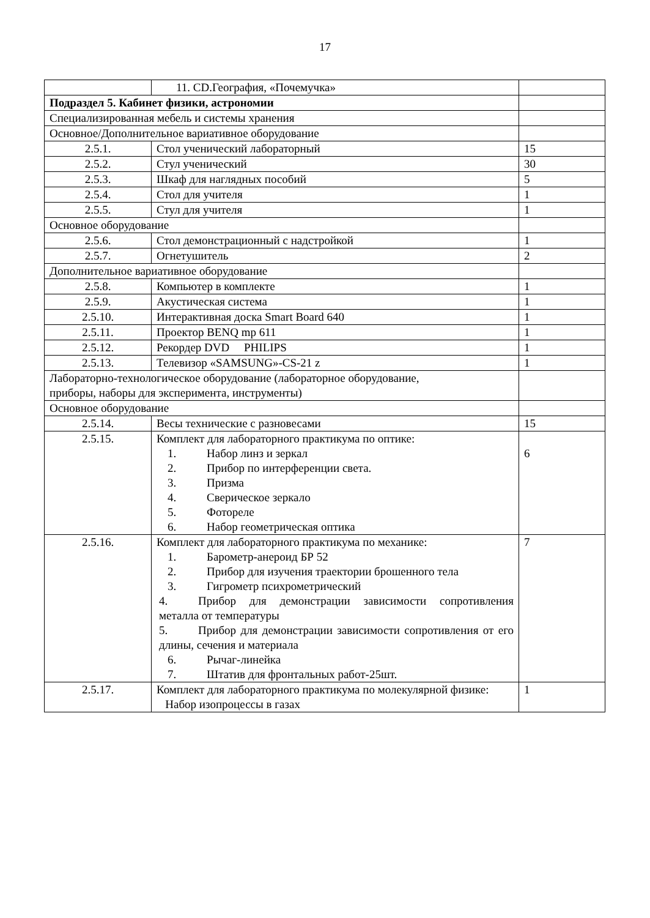17
| | 11. CD.География, «Почемучка» | |
| Подраздел 5. Кабинет физики, астрономии | | |
| Специализированная мебель и системы хранения | | |
| Основное/Дополнительное вариативное оборудование | | |
| 2.5.1. | Стол ученический лабораторный | 15 |
| 2.5.2. | Стул ученический | 30 |
| 2.5.3. | Шкаф для наглядных пособий | 5 |
| 2.5.4. | Стол для учителя | 1 |
| 2.5.5. | Стул для учителя | 1 |
| Основное оборудование | | |
| 2.5.6. | Стол демонстрационный с надстройкой | 1 |
| 2.5.7. | Огнетушитель | 2 |
| Дополнительное вариативное оборудование | | |
| 2.5.8. | Компьютер в комплекте | 1 |
| 2.5.9. | Акустическая система | 1 |
| 2.5.10. | Интерактивная доска Smart Board 640 | 1 |
| 2.5.11. | Проектор BENQ mp 611 | 1 |
| 2.5.12. | Рекордер DVD PHILIPS | 1 |
| 2.5.13. | Телевизор «SAMSUNG»-CS-21 z | 1 |
| Лабораторно-технологическое оборудование (лабораторное оборудование, приборы, наборы для эксперимента, инструменты) | | |
| Основное оборудование | | |
| 2.5.14. | Весы технические с разновесами | 15 |
| 2.5.15. | Комплект для лабораторного практикума по оптике: 1. Набор линз и зеркал 2. Прибор по интерференции света. 3. Призма 4. Сверическое зеркало 5. Фотореле 6. Набор геометрическая оптика | 6 |
| 2.5.16. | Комплект для лабораторного практикума по механике: 1. Барометр-анероид БР 52 2. Прибор для изучения траектории брошенного тела 3. Гигрометр психрометрический 4. Прибор для демонстрации зависимости сопротивления металла от температуры 5. Прибор для демонстрации зависимости сопротивления от его длины, сечения и материала 6. Рычаг-линейка 7. Штатив для фронтальных работ-25шт. | 7 |
| 2.5.17. | Комплект для лабораторного практикума по молекулярной физике: Набор изопроцессы в газах | 1 |